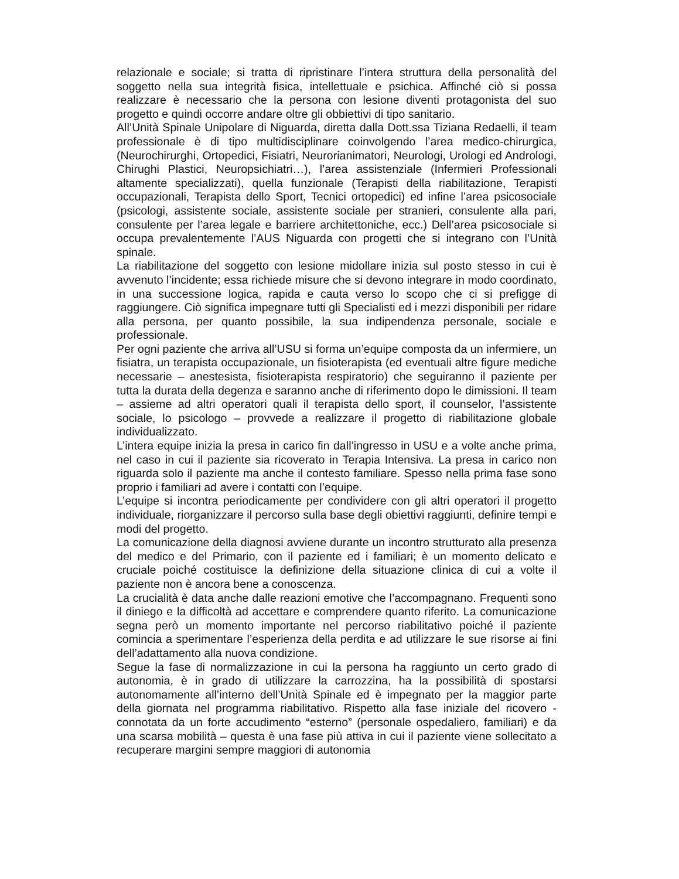relazionale e sociale; si tratta di ripristinare l’intera struttura della personalità del soggetto nella sua integrità fisica, intellettuale e psichica. Affinché ciò si possa realizzare è necessario che la persona con lesione diventi protagonista del suo progetto e quindi occorre andare oltre gli obbiettivi di tipo sanitario.
All’Unità Spinale Unipolare di Niguarda, diretta dalla Dott.ssa Tiziana Redaelli, il team professionale è di tipo multidisciplinare coinvolgendo l’area medico-chirurgica, (Neurochirurghi, Ortopedici, Fisiatri, Neurorianimatori, Neurologi, Urologi ed Andrologi, Chirughi Plastici, Neuropsichiatri…), l’area assistenziale (Infermieri Professionali altamente specializzati), quella funzionale (Terapisti della riabilitazione, Terapisti occupazionali, Terapista dello Sport, Tecnici ortopedici) ed infine l’area psicosociale (psicologi, assistente sociale, assistente sociale per stranieri, consulente alla pari, consulente per l’area legale e barriere architettoniche, ecc.) Dell’area psicosociale si occupa prevalentemente l’AUS Niguarda con progetti che si integrano con l’Unità spinale.
La riabilitazione del soggetto con lesione midollare inizia sul posto stesso in cui è avvenuto l’incidente; essa richiede misure che si devono integrare in modo coordinato, in una successione logica, rapida e cauta verso lo scopo che ci si prefigge di raggiungere. Ciò significa impegnare tutti gli Specialisti ed i mezzi disponibili per ridare alla persona, per quanto possibile, la sua indipendenza personale, sociale e professionale.
Per ogni paziente che arriva all’USU si forma un’equipe composta da un infermiere, un fisiatra, un terapista occupazionale, un fisioterapista (ed eventuali altre figure mediche necessarie – anestesista, fisioterapista respiratorio) che seguiranno il paziente per tutta la durata della degenza e saranno anche di riferimento dopo le dimissioni. Il team – assieme ad altri operatori quali il terapista dello sport, il counselor, l’assistente sociale, lo psicologo – provvede a realizzare il progetto di riabilitazione globale individualizzato.
L’intera equipe inizia la presa in carico fin dall’ingresso in USU e a volte anche prima, nel caso in cui il paziente sia ricoverato in Terapia Intensiva. La presa in carico non riguarda solo il paziente ma anche il contesto familiare. Spesso nella prima fase sono proprio i familiari ad avere i contatti con l’equipe.
L’equipe si incontra periodicamente per condividere con gli altri operatori il progetto individuale, riorganizzare il percorso sulla base degli obiettivi raggiunti, definire tempi e modi del progetto.
La comunicazione della diagnosi avviene durante un incontro strutturato alla presenza del medico e del Primario, con il paziente ed i familiari; è un momento delicato e cruciale poiché costituisce la definizione della situazione clinica di cui a volte il paziente non è ancora bene a conoscenza.
La crucialità è data anche dalle reazioni emotive che l’accompagnano. Frequenti sono il diniego e la difficoltà ad accettare e comprendere quanto riferito. La comunicazione segna però un momento importante nel percorso riabilitativo poiché il paziente comincia a sperimentare l’esperienza della perdita e ad utilizzare le sue risorse ai fini dell’adattamento alla nuova condizione.
Segue la fase di normalizzazione in cui la persona ha raggiunto un certo grado di autonomia, è in grado di utilizzare la carrozzina, ha la possibilità di spostarsi autonomamente all’interno dell’Unità Spinale ed è impegnato per la maggior parte della giornata nel programma riabilitativo. Rispetto alla fase iniziale del ricovero - connotata da un forte accudimento “esterno” (personale ospedaliero, familiari) e da una scarsa mobilità – questa è una fase più attiva in cui il paziente viene sollecitato a recuperare margini sempre maggiori di autonomia